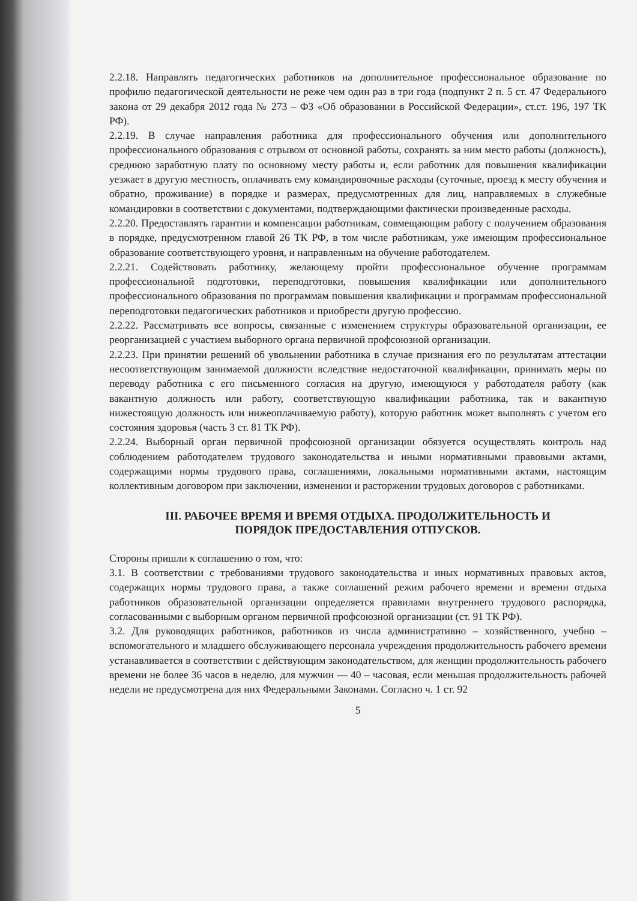2.2.18. Направлять педагогических работников на дополнительное профессиональное образование по профилю педагогической деятельности не реже чем один раз в три года (подпункт 2 п. 5 ст. 47 Федерального закона от 29 декабря 2012 года № 273 – ФЗ «Об образовании в Российской Федерации», ст.ст. 196, 197 ТК РФ).
2.2.19. В случае направления работника для профессионального обучения или дополнительного профессионального образования с отрывом от основной работы, сохранять за ним место работы (должность), среднюю заработную плату по основному месту работы и, если работник для повышения квалификации уезжает в другую местность, оплачивать ему командировочные расходы (суточные, проезд к месту обучения и обратно, проживание) в порядке и размерах, предусмотренных для лиц, направляемых в служебные командировки в соответствии с документами, подтверждающими фактически произведенные расходы.
2.2.20. Предоставлять гарантии и компенсации работникам, совмещающим работу с получением образования в порядке, предусмотренном главой 26 ТК РФ, в том числе работникам, уже имеющим профессиональное образование соответствующего уровня, и направленным на обучение работодателем.
2.2.21. Содействовать работнику, желающему пройти профессиональное обучение программам профессиональной подготовки, переподготовки, повышения квалификации или дополнительного профессионального образования по программам повышения квалификации и программам профессиональной переподготовки педагогических работников и приобрести другую профессию.
2.2.22. Рассматривать все вопросы, связанные с изменением структуры образовательной организации, ее реорганизацией с участием выборного органа первичной профсоюзной организации.
2.2.23. При принятии решений об увольнении работника в случае признания его по результатам аттестации несоответствующим занимаемой должности вследствие недостаточной квалификации, принимать меры по переводу работника с его письменного согласия на другую, имеющуюся у работодателя работу (как вакантную должность или работу, соответствующую квалификации работника, так и вакантную нижестоящую должность или нижеоплачиваемую работу), которую работник может выполнять с учетом его состояния здоровья (часть 3 ст. 81 ТК РФ).
2.2.24. Выборный орган первичной профсоюзной организации обязуется осуществлять контроль над соблюдением работодателем трудового законодательства и иными нормативными правовыми актами, содержащими нормы трудового права, соглашениями, локальными нормативными актами, настоящим коллективным договором при заключении, изменении и расторжении трудовых договоров с работниками.
III. РАБОЧЕЕ ВРЕМЯ И ВРЕМЯ ОТДЫХА. ПРОДОЛЖИТЕЛЬНОСТЬ И
ПОРЯДОК ПРЕДОСТАВЛЕНИЯ ОТПУСКОВ.
Стороны пришли к соглашению о том, что:
3.1. В соответствии с требованиями трудового законодательства и иных нормативных правовых актов, содержащих нормы трудового права, а также соглашений режим рабочего времени и времени отдыха работников образовательной организации определяется правилами внутреннего трудового распорядка, согласованными с выборным органом первичной профсоюзной организации (ст. 91 ТК РФ).
3.2. Для руководящих работников, работников из числа административно – хозяйственного, учебно – вспомогательного и младшего обслуживающего персонала учреждения продолжительность рабочего времени устанавливается в соответствии с действующим законодательством, для женщин продолжительность рабочего времени не более 36 часов в неделю, для мужчин — 40 – часовая, если меньшая продолжительность рабочей недели не предусмотрена для них Федеральными Законами. Согласно ч. 1 ст. 92
5